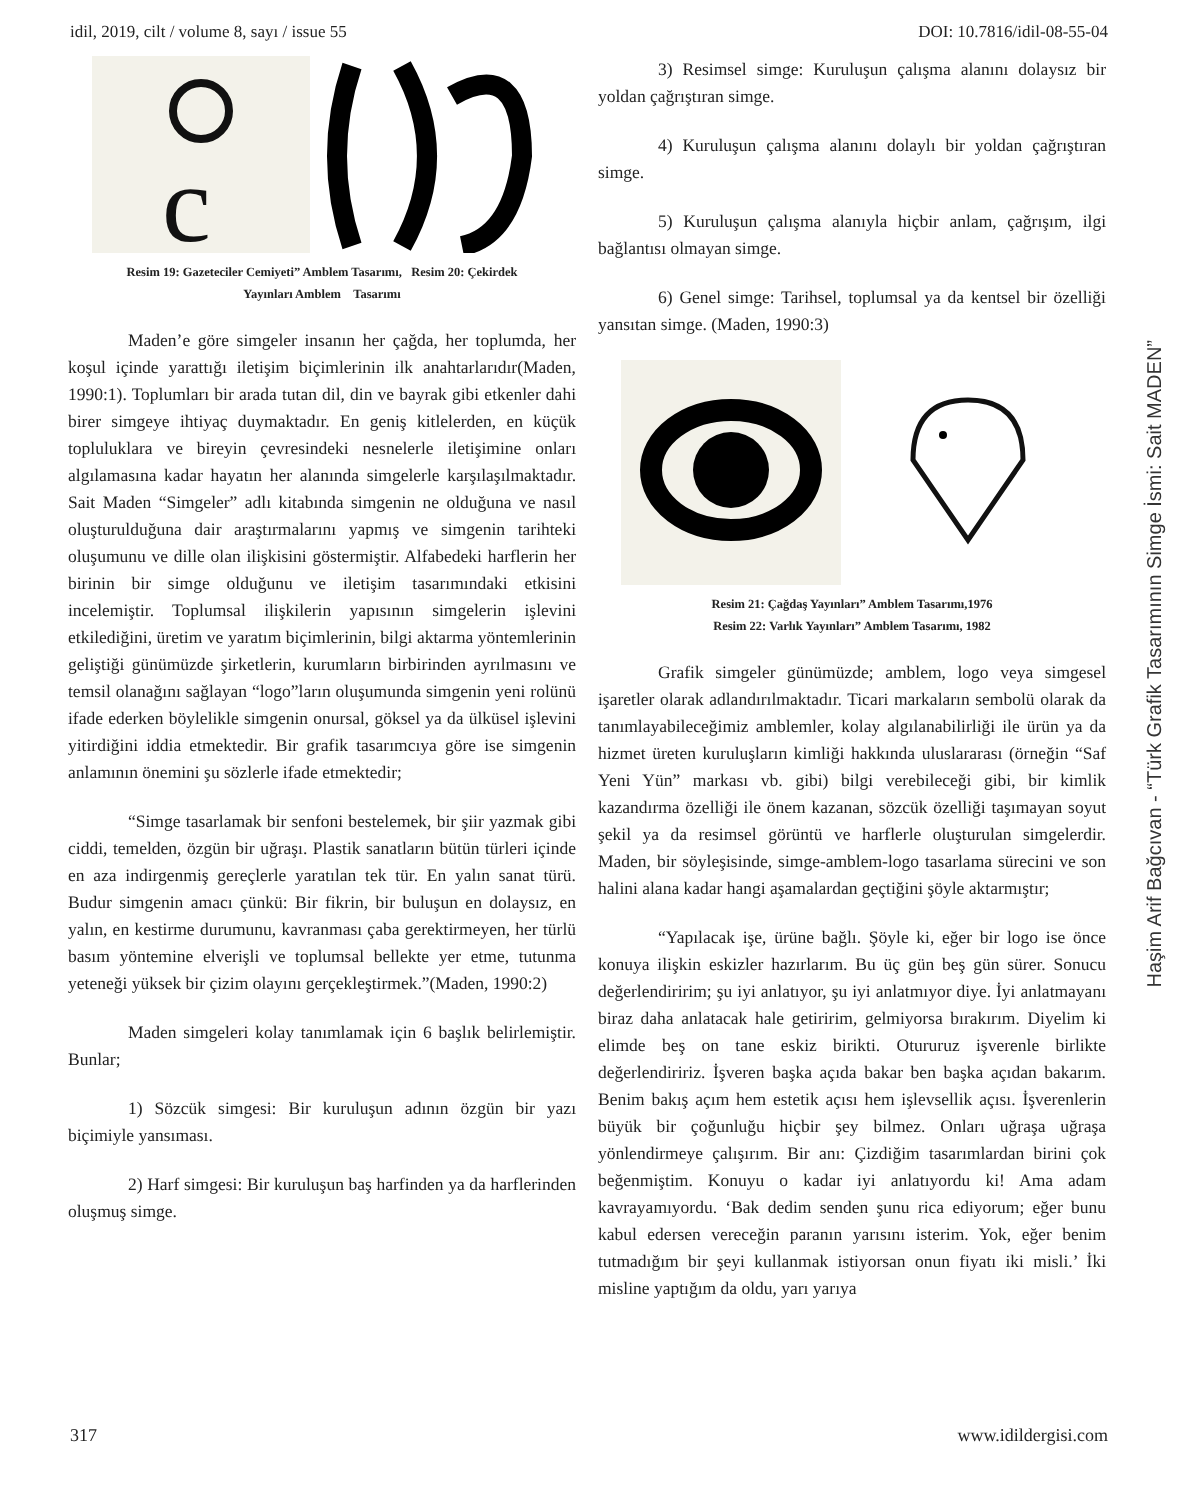idil, 2019, cilt / volume 8, sayı / issue 55 DOI: 10.7816/idil-08-55-04
c
Resim 19: Gazeteciler Cemiyeti” Amblem Tasarımı, Resim 20: Çekirdek
Yayınları Amblem Tasarımı
Maden’e göre simgeler insanın her çağda, her toplumda, her koşul içinde yarattığı iletişim biçimlerinin ilk anahtarlarıdır(Maden, 1990:1). Toplumları bir arada tutan dil, din ve bayrak gibi etkenler dahi birer simgeye ihtiyaç duymaktadır. En geniş kitlelerden, en küçük topluluklara ve bireyin çevresindeki nesnelerle iletişimine onları algılamasına kadar hayatın her alanında simgelerle karşılaşılmaktadır. Sait Maden “Simgeler” adlı kitabında simgenin ne olduğuna ve nasıl oluşturulduğuna dair araştırmalarını yapmış ve simgenin tarihteki oluşumunu ve dille olan ilişkisini göstermiştir. Alfabedeki harflerin her birinin bir simge olduğunu ve iletişim tasarımındaki etkisini incelemiştir. Toplumsal ilişkilerin yapısının simgelerin işlevini etkilediğini, üretim ve yaratım biçimlerinin, bilgi aktarma yöntemlerinin geliştiği günümüzde şirketlerin, kurumların birbirinden ayrılmasını ve temsil olanağını sağlayan “logo”ların oluşumunda simgenin yeni rolünü ifade ederken böylelikle simgenin onursal, göksel ya da ülküsel işlevini yitirdiğini iddia etmektedir. Bir grafik tasarımcıya göre ise simgenin anlamının önemini şu sözlerle ifade etmektedir;
“Simge tasarlamak bir senfoni bestelemek, bir şiir yazmak gibi ciddi, temelden, özgün bir uğraşı. Plastik sanatların bütün türleri içinde en aza indirgenmiş gereçlerle yaratılan tek tür. En yalın sanat türü. Budur simgenin amacı çünkü: Bir fikrin, bir buluşun en dolaysız, en yalın, en kestirme durumunu, kavranması çaba gerektirmeyen, her türlü basım yöntemine elverişli ve toplumsal bellekte yer etme, tutunma yeteneği yüksek bir çizim olayını gerçekleştirmek.”(Maden, 1990:2)
Maden simgeleri kolay tanımlamak için 6 başlık belirlemiştir. Bunlar;
1) Sözcük simgesi: Bir kuruluşun adının özgün bir yazı biçimiyle yansıması.
2) Harf simgesi: Bir kuruluşun baş harfinden ya da harflerinden oluşmuş simge.
3) Resimsel simge: Kuruluşun çalışma alanını dolaysız bir yoldan çağrıştıran simge.
4) Kuruluşun çalışma alanını dolaylı bir yoldan çağrıştıran simge.
5) Kuruluşun çalışma alanıyla hiçbir anlam, çağrışım, ilgi bağlantısı olmayan simge.
6) Genel simge: Tarihsel, toplumsal ya da kentsel bir özelliği yansıtan simge. (Maden, 1990:3)
Resim 21: Çağdaş Yayınları” Amblem Tasarımı,1976
Resim 22: Varlık Yayınları” Amblem Tasarımı, 1982
Grafik simgeler günümüzde; amblem, logo veya simgesel işaretler olarak adlandırılmaktadır. Ticari markaların sembolü olarak da tanımlayabileceğimiz amblemler, kolay algılanabilirliği ile ürün ya da hizmet üreten kuruluşların kimliği hakkında uluslararası (örneğin “Saf Yeni Yün” markası vb. gibi) bilgi verebileceği gibi, bir kimlik kazandırma özelliği ile önem kazanan, sözcük özelliği taşımayan soyut şekil ya da resimsel görüntü ve harflerle oluşturulan simgelerdir. Maden, bir söyleşisinde, simge-amblem-logo tasarlama sürecini ve son halini alana kadar hangi aşamalardan geçtiğini şöyle aktarmıştır;
“Yapılacak işe, ürüne bağlı. Şöyle ki, eğer bir logo ise önce konuya ilişkin eskizler hazırlarım. Bu üç gün beş gün sürer. Sonucu değerlendiririm; şu iyi anlatıyor, şu iyi anlatmıyor diye. İyi anlatmayanı biraz daha anlatacak hale getiririm, gelmiyorsa bırakırım. Diyelim ki elimde beş on tane eskiz birikti. Otururuz işverenle birlikte değerlendiririz. İşveren başka açıda bakar ben başka açıdan bakarım. Benim bakış açım hem estetik açısı hem işlevsellik açısı. İşverenlerin büyük bir çoğunluğu hiçbir şey bilmez. Onları uğraşa uğraşa yönlendirmeye çalışırım. Bir anı: Çizdiğim tasarımlardan birini çok beğenmiştim. Konuyu o kadar iyi anlatıyordu ki! Ama adam kavrayamıyordu. ‘Bak dedim senden şunu rica ediyorum; eğer bunu kabul edersen vereceğin paranın yarısını isterim. Yok, eğer benim tutmadığım bir şeyi kullanmak istiyorsan onun fiyatı iki misli.’ İki misline yaptığım da oldu, yarı yarıya
Haşim Arif Bağcıvan - “Türk Grafik Tasarımının Simge İsmi: Sait MADEN”
317 www.idildergisi.com